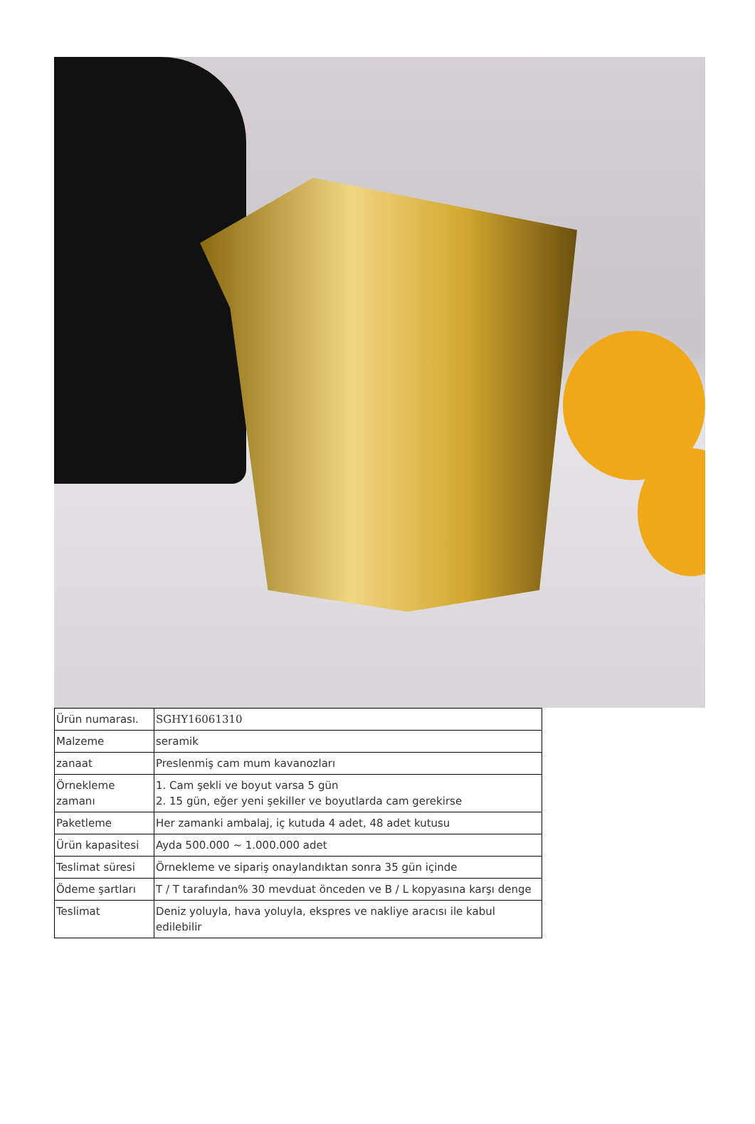| Ürün numarası. | SGHY16061310 |
| Malzeme | seramik |
| zanaat | Preslenmiş cam mum kavanozları |
| Örnekleme zamanı | 1. Cam şekli ve boyut varsa 5 gün 2. 15 gün, eğer yeni şekiller ve boyutlarda cam gerekirse |
| Paketleme | Her zamanki ambalaj, iç kutuda 4 adet, 48 adet kutusu |
| Ürün kapasitesi | Ayda 500.000 ~ 1.000.000 adet |
| Teslimat süresi | Örnekleme ve sipariş onaylandıktan sonra 35 gün içinde |
| Ödeme şartları | T / T tarafından% 30 mevduat önceden ve B / L kopyasına karşı denge |
| Teslimat | Deniz yoluyla, hava yoluyla, ekspres ve nakliye aracısı ile kabul edilebilir |